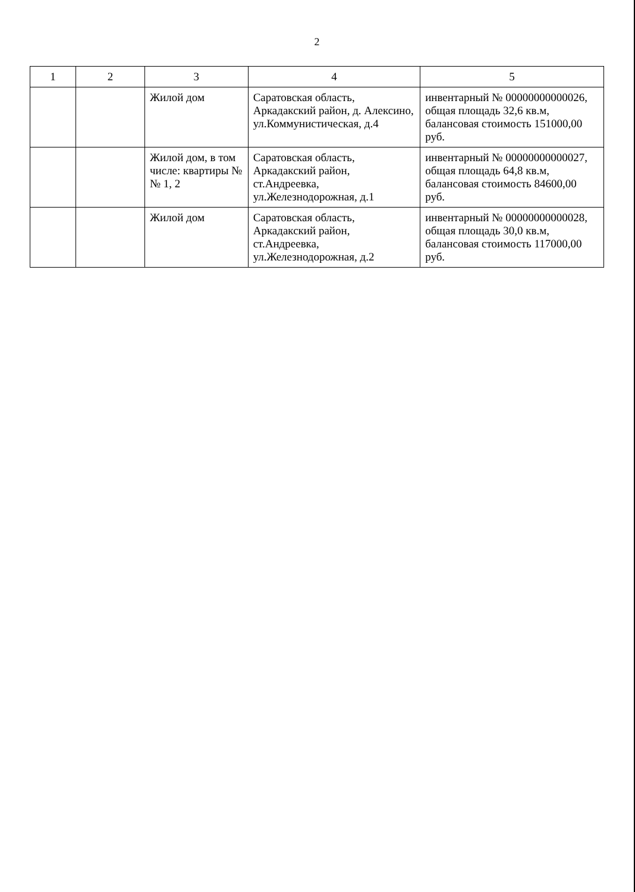2
| 1 | 2 | 3 | 4 | 5 |
| --- | --- | --- | --- | --- |
| | | Жилой дом | Саратовская область, Аркадакский район, д. Алексино, ул.Коммунистическая, д.4 | инвентарный № 00000000000026, общая площадь 32,6 кв.м, балансовая стоимость 151000,00 руб. |
| | | Жилой дом, в том числе: квартиры №№ 1, 2 | Саратовская область, Аркадакский район, ст.Андреевка, ул.Железнодорожная, д.1 | инвентарный № 00000000000027, общая площадь 64,8 кв.м, балансовая стоимость 84600,00 руб. |
| | | Жилой дом | Саратовская область, Аркадакский район, ст.Андреевка, ул.Железнодорожная, д.2 | инвентарный № 00000000000028, общая площадь 30,0 кв.м, балансовая стоимость 117000,00 руб. |